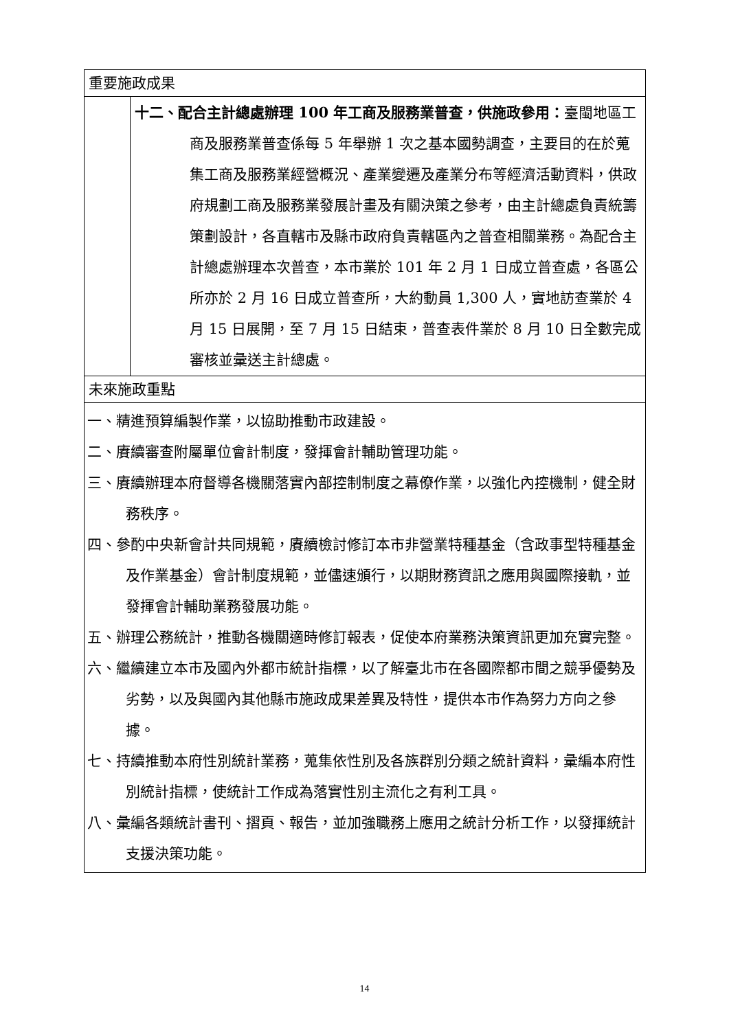| 重要施政成果 | |
| | 十二、配合主計總處辦理 100 年工商及服務業普查，供施政參用： 臺閩地區工商及服務業普查係每 5 年舉辦 1 次之基本國勢調查，主要目的在於蒐集工商及服務業經營概況、產業變遷及產業分布等經濟活動資料，供政府規劃工商及服務業發展計畫及有關決策之參考，由主計總處負責統籌策劃設計，各直轄市及縣市政府負責轄區內之普查相關業務。為配合主計總處辦理本次普查，本市業於 101 年 2 月 1 日成立普查處，各區公所亦於 2 月 16 日成立普查所，大約動員 1,300 人，實地訪查業於 4 月 15 日展開，至 7 月 15 日結束，普查表件業於 8 月 10 日全數完成審核並彙送主計總處。 |
| 未來施政重點 | |
| 一、精進預算編製作業，以協助推動市政建設。 二、賡續審查附屬單位會計制度，發揮會計輔助管理功能。 三、賡續辦理本府督導各機關落實內部控制制度之幕僚作業，以強化內控機制，健全財務秩序。 四、參酌中央新會計共同規範，賡續檢討修訂本市非營業特種基金（含政事型特種基金及作業基金）會計制度規範，並儘速頒行，以期財務資訊之應用與國際接軌，並發揮會計輔助業務發展功能。 五、辦理公務統計，推動各機關適時修訂報表，促使本府業務決策資訊更加充實完整。 六、繼續建立本市及國內外都市統計指標，以了解臺北市在各國際都市間之競爭優勢及劣勢，以及與國內其他縣市施政成果差異及特性，提供本市作為努力方向之參據。 七、持續推動本府性別統計業務，蒐集依性別及各族群別分類之統計資料，彙編本府性別統計指標，使統計工作成為落實性別主流化之有利工具。 八、彙編各類統計書刊、摺頁、報告，並加強職務上應用之統計分析工作，以發揮統計支援決策功能。 | |
14